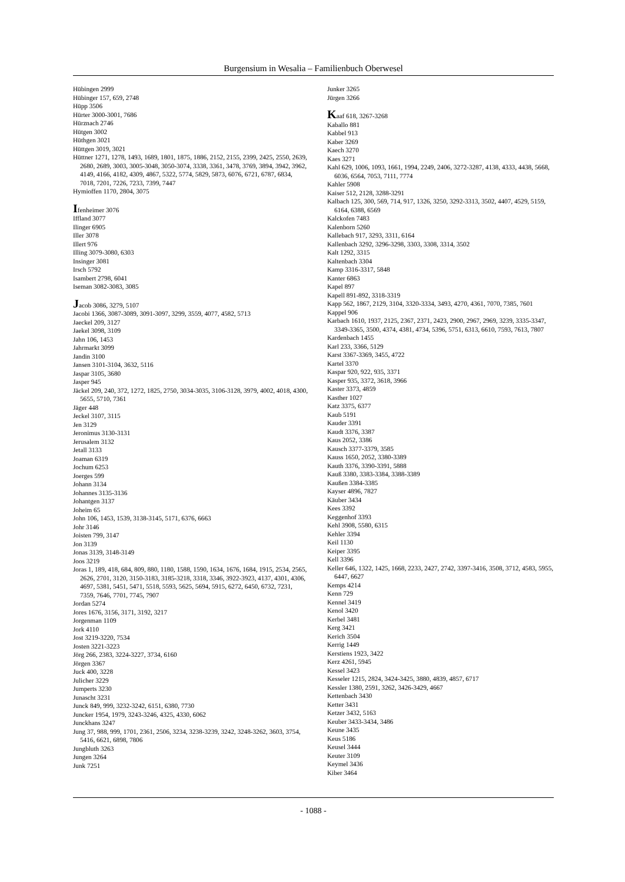Burgensium in Wesalia – Familienbuch Oberwesel
Hübingen 2999
Hübinger 157, 659, 2748
Hüpp 3506
Hürter 3000-3001, 7686
Hürznach 2746
Hütgen 3002
Hüthgen 3021
Hüttgen 3019, 3021
Hüttner 1271, 1278, 1493, 1689, 1801, 1875, 1886, 2152, 2155, 2399, 2425, 2550, 2639, 2680, 2689, 3003, 3005-3048, 3050-3074, 3338, 3361, 3478, 3769, 3894, 3942, 3962, 4149, 4166, 4182, 4309, 4867, 5322, 5774, 5829, 5873, 6076, 6721, 6787, 6834, 7018, 7201, 7226, 7233, 7399, 7447
Hymioffen 1170, 2804, 3075
Ifenheimer 3076
Iffland 3077
Ilinger 6905
Iller 3078
Illert 976
Illing 3079-3080, 6303
Insinger 3081
Irsch 5792
Isambert 2798, 6041
Iseman 3082-3083, 3085
Jacob 3086, 3279, 5107
Jacobi 1366, 3087-3089, 3091-3097, 3299, 3559, 4077, 4582, 5713
Jaeckel 209, 3127
Jaekel 3098, 3109
Jahn 106, 1453
Jahrmarkt 3099
Jandin 3100
Jansen 3101-3104, 3632, 5116
Jaspar 3105, 3680
Jasper 945
Jäckel 209, 240, 372, 1272, 1825, 2750, 3034-3035, 3106-3128, 3979, 4002, 4018, 4300, 5655, 5710, 7361
Jäger 448
Jeckel 3107, 3115
Jen 3129
Jeronimus 3130-3131
Jerusalem 3132
Jetall 3133
Joaman 6319
Jochum 6253
Joerges 599
Johann 3134
Johannes 3135-3136
Johantgen 3137
Joheim 65
John 106, 1453, 1539, 3138-3145, 5171, 6376, 6663
Johr 3146
Joisten 799, 3147
Jon 3139
Jonas 3139, 3148-3149
Joos 3219
Joras 1, 189, 418, 684, 809, 880, 1180, 1588, 1590, 1634, 1676, 1684, 1915, 2534, 2565, 2626, 2701, 3120, 3150-3183, 3185-3218, 3318, 3346, 3922-3923, 4137, 4301, 4306, 4697, 5381, 5451, 5471, 5518, 5593, 5625, 5694, 5915, 6272, 6450, 6732, 7231, 7359, 7646, 7701, 7745, 7907
Jordan 5274
Jores 1676, 3156, 3171, 3192, 3217
Jorgenman 1109
Jork 4110
Jost 3219-3220, 7534
Josten 3221-3223
Jörg 266, 2383, 3224-3227, 3734, 6160
Jörgen 3367
Juck 400, 3228
Julicher 3229
Jumperts 3230
Junascht 3231
Junck 849, 999, 3232-3242, 6151, 6380, 7730
Juncker 1954, 1979, 3243-3246, 4325, 4330, 6062
Junckhans 3247
Jung 37, 988, 999, 1701, 2361, 2506, 3234, 3238-3239, 3242, 3248-3262, 3603, 3754, 5416, 6621, 6898, 7806
Jungbluth 3263
Jungen 3264
Junk 7251
Junker 3265
Jürgen 3266
Kaaf 618, 3267-3268
Kaballo 881
Kabbel 913
Kaber 3269
Kaech 3270
Kaes 3271
Kahl 629, 1006, 1093, 1661, 1994, 2249, 2406, 3272-3287, 4138, 4333, 4438, 5668, 6036, 6564, 7053, 7111, 7774
Kahler 5908
Kaiser 512, 2128, 3288-3291
Kalbach 125, 300, 569, 714, 917, 1326, 3250, 3292-3313, 3502, 4407, 4529, 5159, 6164, 6388, 6569
Kalckofen 7483
Kalenborn 5260
Kallebach 917, 3293, 3311, 6164
Kallenbach 3292, 3296-3298, 3303, 3308, 3314, 3502
Kalt 1292, 3315
Kaltenbach 3304
Kamp 3316-3317, 5848
Kanter 6863
Kapel 897
Kapell 891-892, 3318-3319
Kapp 562, 1867, 2129, 3104, 3320-3334, 3493, 4270, 4361, 7070, 7385, 7601
Kappel 906
Karbach 1610, 1937, 2125, 2367, 2371, 2423, 2900, 2967, 2969, 3239, 3335-3347, 3349-3365, 3500, 4374, 4381, 4734, 5396, 5751, 6313, 6610, 7593, 7613, 7807
Kardenbach 1455
Karl 233, 3366, 5129
Karst 3367-3369, 3455, 4722
Kartel 3370
Kaspar 920, 922, 935, 3371
Kasper 935, 3372, 3618, 3966
Kaster 3373, 4859
Kasther 1027
Katz 3375, 6377
Kaub 5191
Kauder 3391
Kaudt 3376, 3387
Kaus 2052, 3386
Kausch 3377-3379, 3585
Kauss 1650, 2052, 3380-3389
Kauth 3376, 3390-3391, 5888
Kauß 3380, 3383-3384, 3388-3389
Kaußen 3384-3385
Kayser 4896, 7827
Käuber 3434
Kees 3392
Keggenhof 3393
Kehl 3908, 5580, 6315
Kehler 3394
Keil 1130
Keiper 3395
Kell 3396
Keller 646, 1322, 1425, 1668, 2233, 2427, 2742, 3397-3416, 3508, 3712, 4583, 5955, 6447, 6627
Kemps 4214
Kenn 729
Kennel 3419
Kenol 3420
Kerbel 3481
Kerg 3421
Kerich 3504
Kerrig 1449
Kerstiens 1923, 3422
Kerz 4261, 5945
Kessel 3423
Kesseler 1215, 2824, 3424-3425, 3880, 4839, 4857, 6717
Kessler 1380, 2591, 3262, 3426-3429, 4667
Kettenbach 3430
Ketter 3431
Ketzer 3432, 5163
Keuber 3433-3434, 3486
Keune 3435
Keus 5186
Keusel 3444
Keuter 3109
Keymel 3436
Kiber 3464
- 1088 -